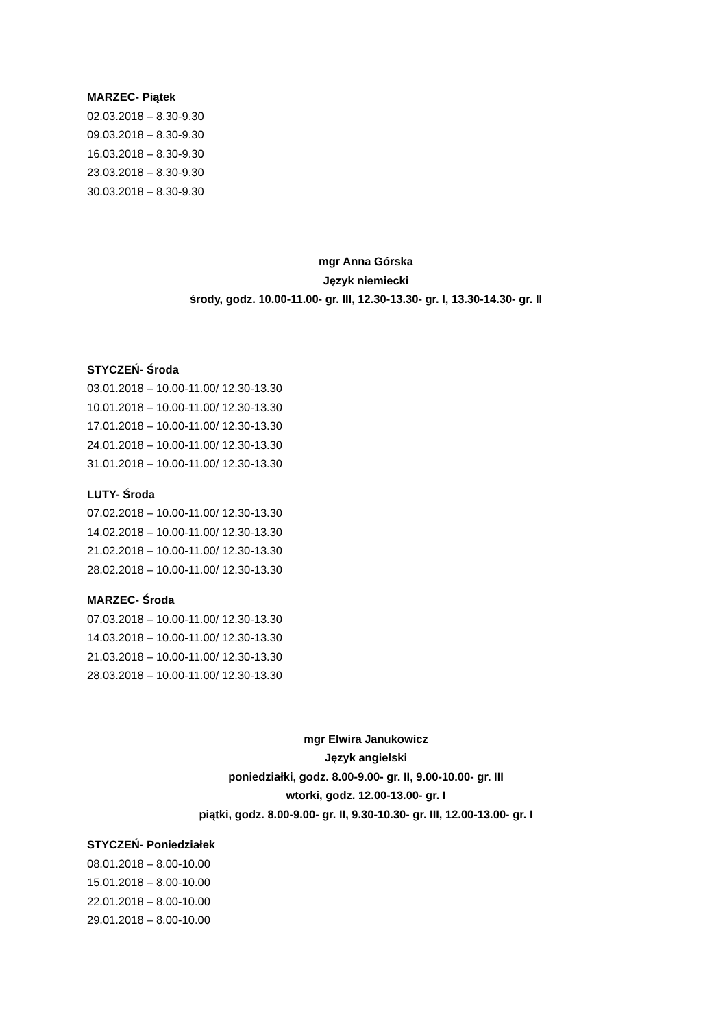MARZEC- Piątek
02.03.2018 – 8.30-9.30
09.03.2018 – 8.30-9.30
16.03.2018 – 8.30-9.30
23.03.2018 – 8.30-9.30
30.03.2018 – 8.30-9.30
mgr Anna Górska
Język niemiecki
środy, godz. 10.00-11.00- gr. III, 12.30-13.30- gr. I, 13.30-14.30- gr. II
STYCZEŃ- Środa
03.01.2018 – 10.00-11.00/ 12.30-13.30
10.01.2018 – 10.00-11.00/ 12.30-13.30
17.01.2018 – 10.00-11.00/ 12.30-13.30
24.01.2018 – 10.00-11.00/ 12.30-13.30
31.01.2018 – 10.00-11.00/ 12.30-13.30
LUTY- Środa
07.02.2018 – 10.00-11.00/ 12.30-13.30
14.02.2018 – 10.00-11.00/ 12.30-13.30
21.02.2018 – 10.00-11.00/ 12.30-13.30
28.02.2018 – 10.00-11.00/ 12.30-13.30
MARZEC- Środa
07.03.2018 – 10.00-11.00/ 12.30-13.30
14.03.2018 – 10.00-11.00/ 12.30-13.30
21.03.2018 – 10.00-11.00/ 12.30-13.30
28.03.2018 – 10.00-11.00/ 12.30-13.30
mgr Elwira Janukowicz
Język angielski
poniedziałki, godz. 8.00-9.00- gr. II, 9.00-10.00- gr. III
wtorki, godz. 12.00-13.00- gr. I
piątki, godz. 8.00-9.00- gr. II, 9.30-10.30- gr. III, 12.00-13.00- gr. I
STYCZEŃ- Poniedziałek
08.01.2018 – 8.00-10.00
15.01.2018 – 8.00-10.00
22.01.2018 – 8.00-10.00
29.01.2018 – 8.00-10.00